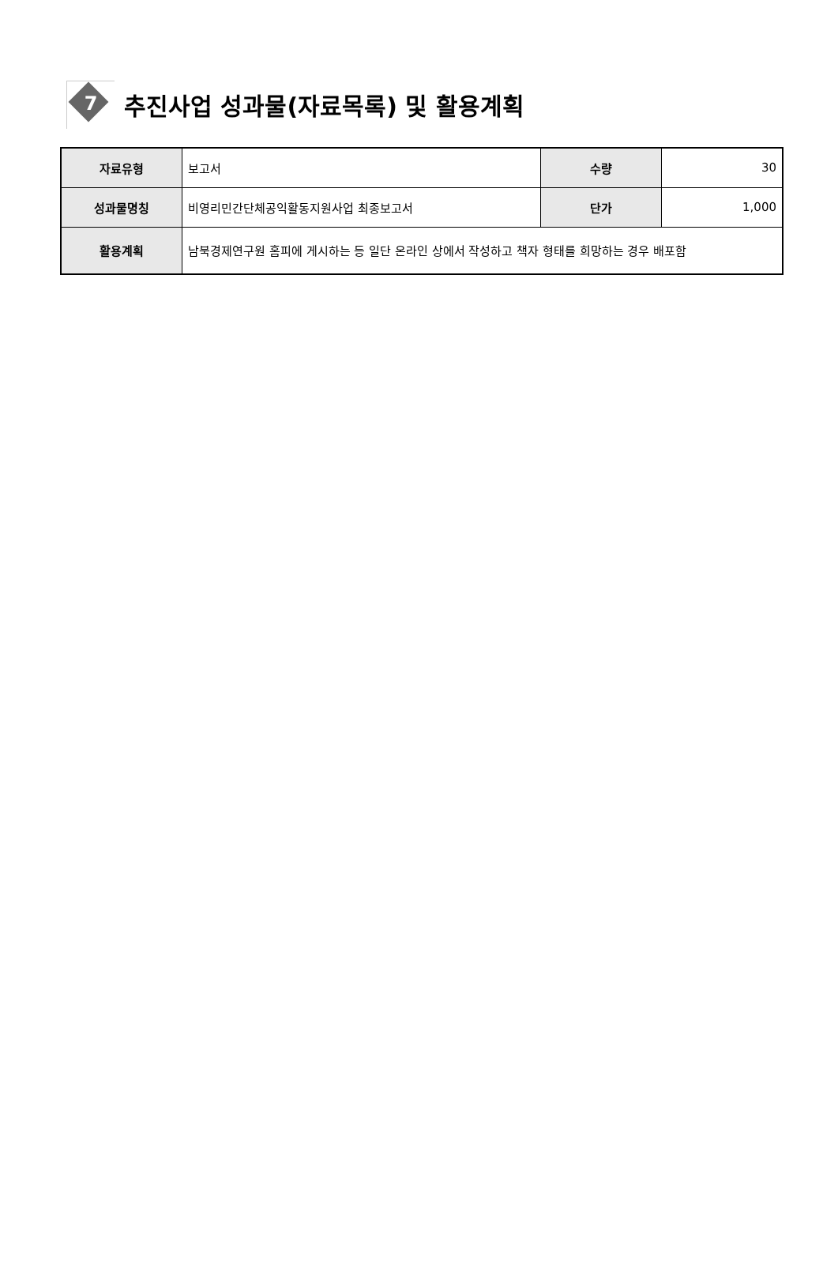7
추진사업 성과물(자료목록) 및 활용계획
| 자료유형 | 보고서 | 수량 | 30 |
| 성과물명칭 | 비영리민간단체공익활동지원사업 최종보고서 | 단가 | 1,000 |
| 활용계획 | 남북경제연구원 홈피에 게시하는 등 일단 온라인 상에서 작성하고 책자 형태를 희망하는 경우 배포함 | | |